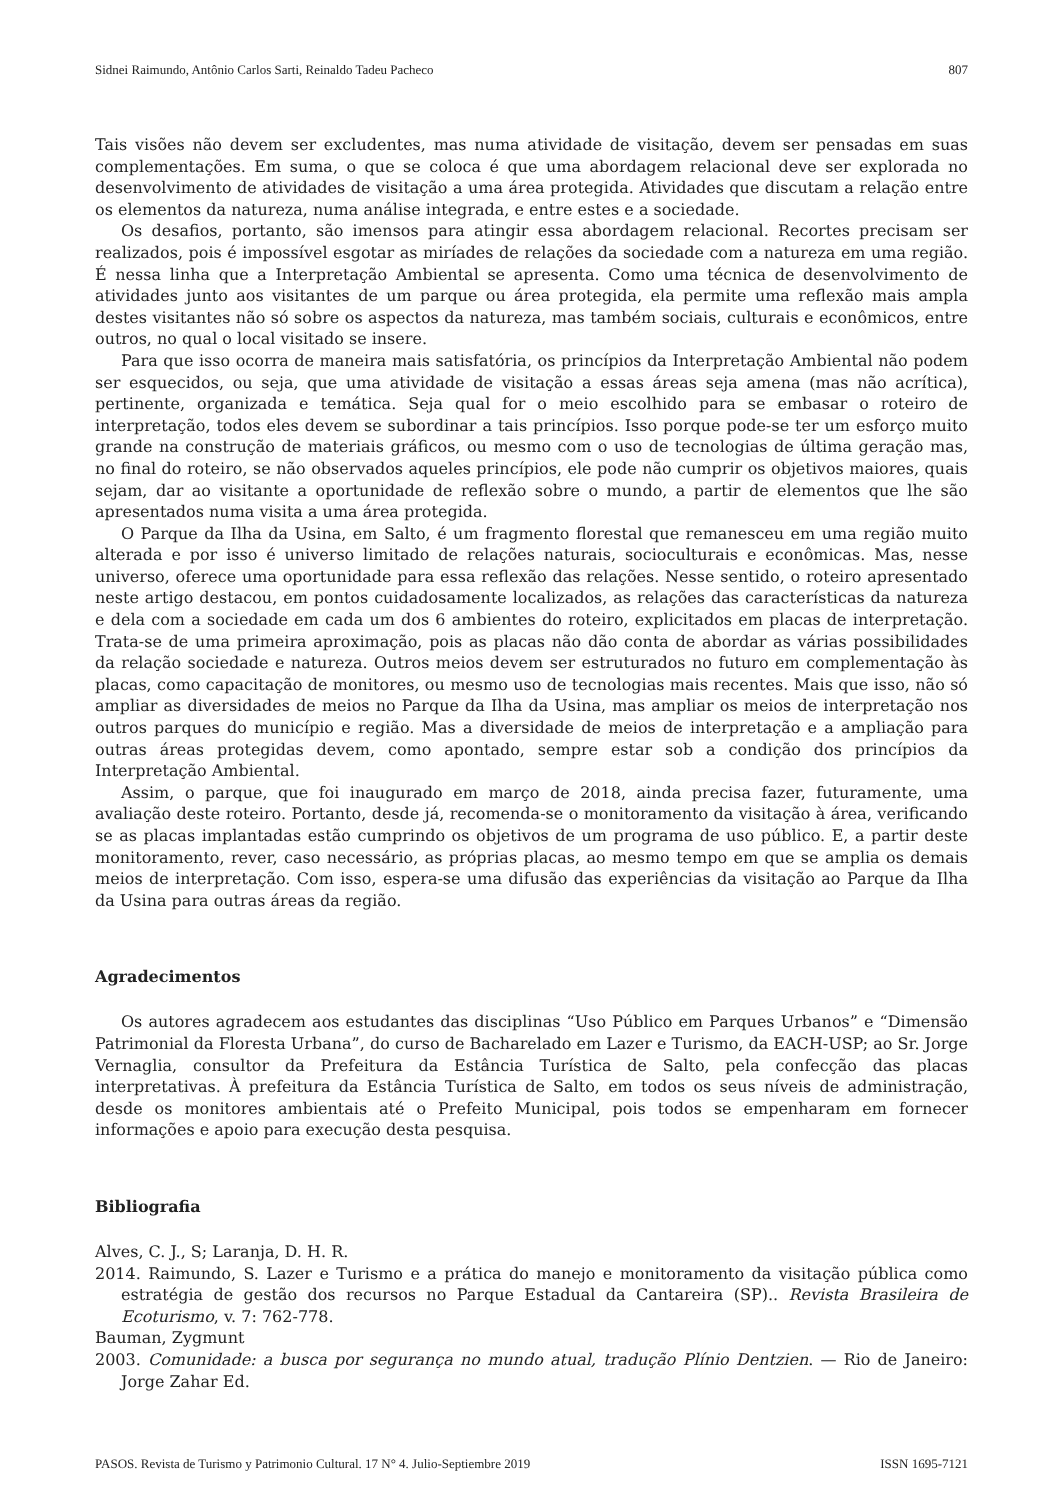Sidnei Raimundo, Antônio Carlos Sarti, Reinaldo Tadeu Pacheco 807
Tais visões não devem ser excludentes, mas numa atividade de visitação, devem ser pensadas em suas complementações. Em suma, o que se coloca é que uma abordagem relacional deve ser explorada no desenvolvimento de atividades de visitação a uma área protegida. Atividades que discutam a relação entre os elementos da natureza, numa análise integrada, e entre estes e a sociedade.
Os desafios, portanto, são imensos para atingir essa abordagem relacional. Recortes precisam ser realizados, pois é impossível esgotar as miríades de relações da sociedade com a natureza em uma região. É nessa linha que a Interpretação Ambiental se apresenta. Como uma técnica de desenvolvimento de atividades junto aos visitantes de um parque ou área protegida, ela permite uma reflexão mais ampla destes visitantes não só sobre os aspectos da natureza, mas também sociais, culturais e econômicos, entre outros, no qual o local visitado se insere.
Para que isso ocorra de maneira mais satisfatória, os princípios da Interpretação Ambiental não podem ser esquecidos, ou seja, que uma atividade de visitação a essas áreas seja amena (mas não acrítica), pertinente, organizada e temática. Seja qual for o meio escolhido para se embasar o roteiro de interpretação, todos eles devem se subordinar a tais princípios. Isso porque pode-se ter um esforço muito grande na construção de materiais gráficos, ou mesmo com o uso de tecnologias de última geração mas, no final do roteiro, se não observados aqueles princípios, ele pode não cumprir os objetivos maiores, quais sejam, dar ao visitante a oportunidade de reflexão sobre o mundo, a partir de elementos que lhe são apresentados numa visita a uma área protegida.
O Parque da Ilha da Usina, em Salto, é um fragmento florestal que remanesceu em uma região muito alterada e por isso é universo limitado de relações naturais, socioculturais e econômicas. Mas, nesse universo, oferece uma oportunidade para essa reflexão das relações. Nesse sentido, o roteiro apresentado neste artigo destacou, em pontos cuidadosamente localizados, as relações das características da natureza e dela com a sociedade em cada um dos 6 ambientes do roteiro, explicitados em placas de interpretação. Trata-se de uma primeira aproximação, pois as placas não dão conta de abordar as várias possibilidades da relação sociedade e natureza. Outros meios devem ser estruturados no futuro em complementação às placas, como capacitação de monitores, ou mesmo uso de tecnologias mais recentes. Mais que isso, não só ampliar as diversidades de meios no Parque da Ilha da Usina, mas ampliar os meios de interpretação nos outros parques do município e região. Mas a diversidade de meios de interpretação e a ampliação para outras áreas protegidas devem, como apontado, sempre estar sob a condição dos princípios da Interpretação Ambiental.
Assim, o parque, que foi inaugurado em março de 2018, ainda precisa fazer, futuramente, uma avaliação deste roteiro. Portanto, desde já, recomenda-se o monitoramento da visitação à área, verificando se as placas implantadas estão cumprindo os objetivos de um programa de uso público. E, a partir deste monitoramento, rever, caso necessário, as próprias placas, ao mesmo tempo em que se amplia os demais meios de interpretação. Com isso, espera-se uma difusão das experiências da visitação ao Parque da Ilha da Usina para outras áreas da região.
Agradecimentos
Os autores agradecem aos estudantes das disciplinas “Uso Público em Parques Urbanos” e “Dimensão Patrimonial da Floresta Urbana”, do curso de Bacharelado em Lazer e Turismo, da EACH-USP; ao Sr. Jorge Vernaglia, consultor da Prefeitura da Estância Turística de Salto, pela confecção das placas interpretativas. À prefeitura da Estância Turística de Salto, em todos os seus níveis de administração, desde os monitores ambientais até o Prefeito Municipal, pois todos se empenharam em fornecer informações e apoio para execução desta pesquisa.
Bibliografia
Alves, C. J., S; Laranja, D. H. R.
2014. Raimundo, S. Lazer e Turismo e a prática do manejo e monitoramento da visitação pública como estratégia de gestão dos recursos no Parque Estadual da Cantareira (SP).. Revista Brasileira de Ecoturismo, v. 7: 762-778.
Bauman, Zygmunt
2003. Comunidade: a busca por segurança no mundo atual, tradução Plínio Dentzien. — Rio de Janeiro: Jorge Zahar Ed.
PASOS. Revista de Turismo y Patrimonio Cultural. 17 N° 4. Julio-Septiembre 2019 ISSN 1695-7121